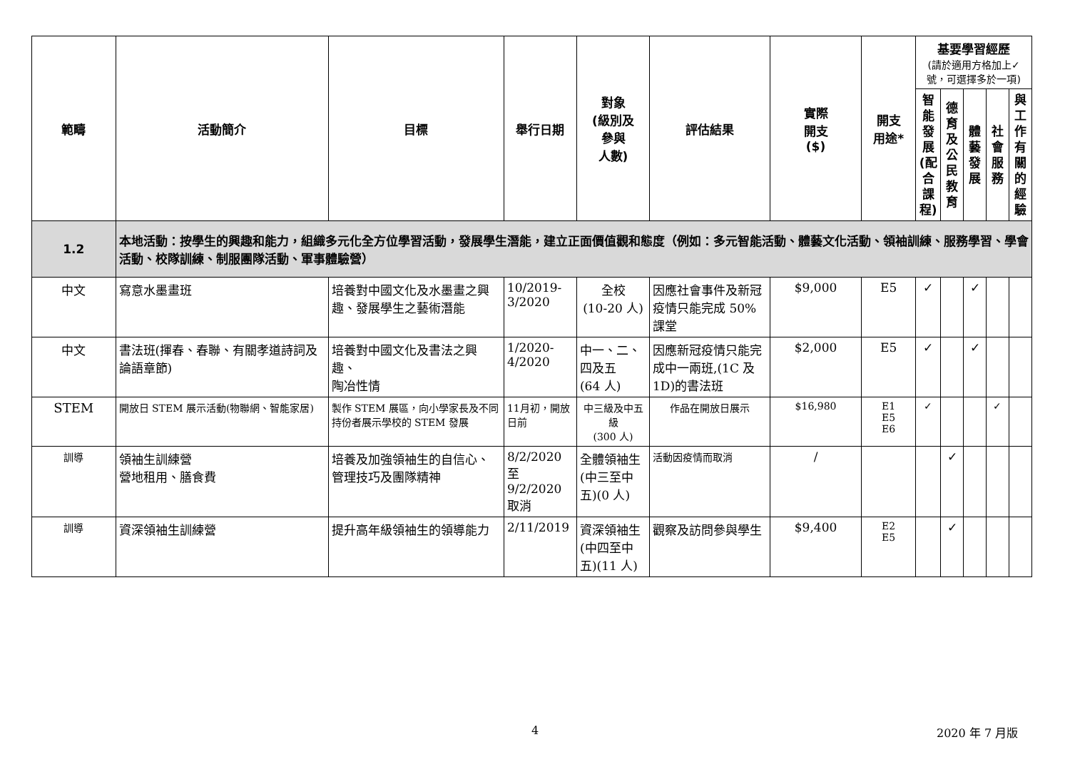| 範疇 | 活動簡介 | 目標 | 舉行日期 | 對象 (級別及 參與 人數) | 評估結果 | 實際 開支 ($) | 開支 用途* | 基要學習經歷 (請於適用方格加上✓號，可選擇多於一項) | | | | |
| --- | --- | --- | --- | --- | --- | --- | --- | --- | --- | --- | --- | --- |
| | | | | | | | | 智能發展(配合課程) | 德育及公民教育 | 體藝發展 | 社會服務 | 與工作有關的經驗 |
| 1.2 | 本地活動：按學生的興趣和能力，組織多元化全方位學習活動，發展學生潛能，建立正面價值觀和態度（例如：多元智能活動、體藝文化活動、領袖訓練、服務學習、學會活動、校隊訓練、制服團隊活動、軍事體驗營） | | | | | | | | | | | |
| 中文 | 寫意水墨畫班 | 培養對中國文化及水墨畫之興趣、發展學生之藝術潛能 | 10/2019-3/2020 | 全校 (10-20 人) | 因應社會事件及新冠疫情只能完成 50%課堂 | $9,000 | E5 | ✓ | | ✓ | | |
| 中文 | 書法班(揮春、春聯、有關孝道詩詞及論語章節) | 培養對中國文化及書法之興趣、 陶冶性情 | 1/2020-4/2020 | 中一、二、四及五 (64 人) | 因應新冠疫情只能完成中一兩班,(1C 及 1D)的書法班 | $2,000 | E5 | ✓ | | ✓ | | |
| STEM | 開放日 STEM 展示活動(物聯網、智能家居) | 製作 STEM 展區，向小學家長及不同持份者展示學校的 STEM 發展 | 11月初，開放日前 | 中三級及中五級 (300 人) | 作品在開放日展示 | $16,980 | E1 E5 E6 | ✓ | | | ✓ | |
| 訓導 | 領袖生訓練營 營地租用、膳食費 | 培養及加強領袖生的自信心、管理技巧及團隊精神 | 8/2/2020 至 9/2/2020 取消 | 全體領袖生(中三至中五)(0 人) | 活動因疫情而取消 | / | | | ✓ | | | |
| 訓導 | 資深領袖生訓練營 | 提升高年級領袖生的領導能力 | 2/11/2019 | 資深領袖生(中四至中五)(11 人) | 觀察及訪問參與學生 | $9,400 | E2 E5 | | ✓ | | | |
4 2020 年 7 月版